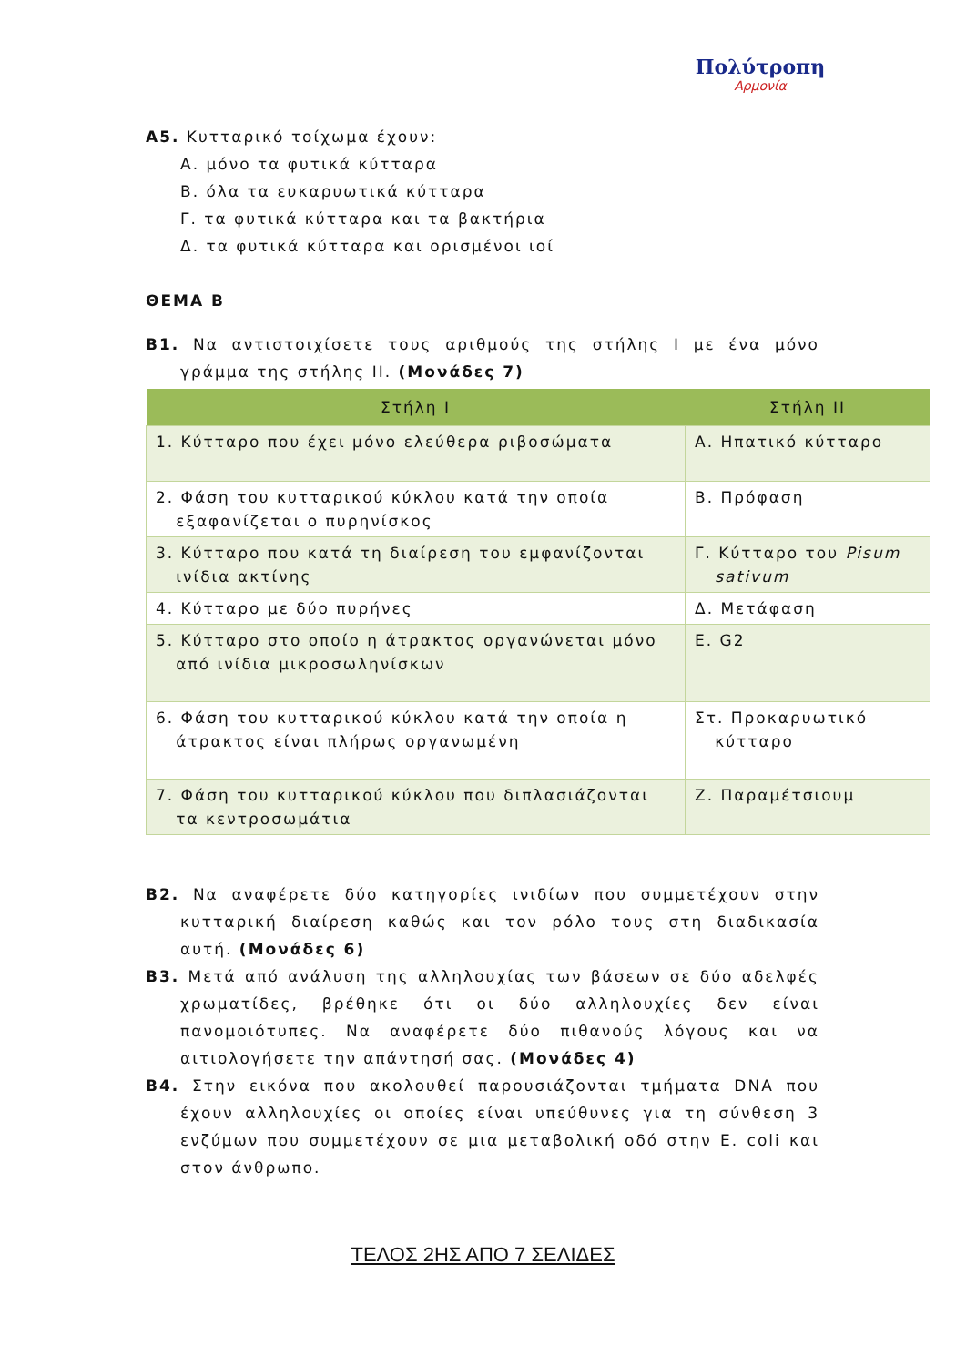Πολύτροπη
Αρμονία
Α5. Κυτταρικό τοίχωμα έχουν:
Α. μόνο τα φυτικά κύτταρα
Β. όλα τα ευκαρυωτικά κύτταρα
Γ. τα φυτικά κύτταρα και τα βακτήρια
Δ. τα φυτικά κύτταρα και ορισμένοι ιοί
ΘΕΜΑ Β
Β1. Να αντιστοιχίσετε τους αριθμούς της στήλης Ι με ένα μόνο γράμμα της στήλης ΙΙ. (Μονάδες 7)
| Στήλη Ι | Στήλη ΙΙ |
| --- | --- |
| 1. Κύτταρο που έχει μόνο ελεύθερα ριβοσώματα | Α. Ηπατικό κύτταρο |
| 2. Φάση του κυτταρικού κύκλου κατά την οποία εξαφανίζεται ο πυρηνίσκος | Β. Πρόφαση |
| 3. Κύτταρο που κατά τη διαίρεση του εμφανίζονται ινίδια ακτίνης | Γ. Κύτταρο του Pisum sativum |
| 4. Κύτταρο με δύο πυρήνες | Δ. Μετάφαση |
| 5. Κύτταρο στο οποίο η άτρακτος οργανώνεται μόνο από ινίδια μικροσωληνίσκων | Ε. G2 |
| 6. Φάση του κυτταρικού κύκλου κατά την οποία η άτρακτος είναι πλήρως οργανωμένη | Στ. Προκαρυωτικό κύτταρο |
| 7. Φάση του κυτταρικού κύκλου που διπλασιάζονται τα κεντροσωμάτια | Ζ. Παραμέτσιουμ |
Β2. Να αναφέρετε δύο κατηγορίες ινιδίων που συμμετέχουν στην κυτταρική διαίρεση καθώς και τον ρόλο τους στη διαδικασία αυτή. (Μονάδες 6)
Β3. Μετά από ανάλυση της αλληλουχίας των βάσεων σε δύο αδελφές χρωματίδες, βρέθηκε ότι οι δύο αλληλουχίες δεν είναι πανομοιότυπες. Να αναφέρετε δύο πιθανούς λόγους και να αιτιολογήσετε την απάντησή σας. (Μονάδες 4)
Β4. Στην εικόνα που ακολουθεί παρουσιάζονται τμήματα DNA που έχουν αλληλουχίες οι οποίες είναι υπεύθυνες για τη σύνθεση 3 ενζύμων που συμμετέχουν σε μια μεταβολική οδό στην E. coli και στον άνθρωπο.
ΤΕΛΟΣ 2ΗΣ ΑΠΟ 7 ΣΕΛΙΔΕΣ